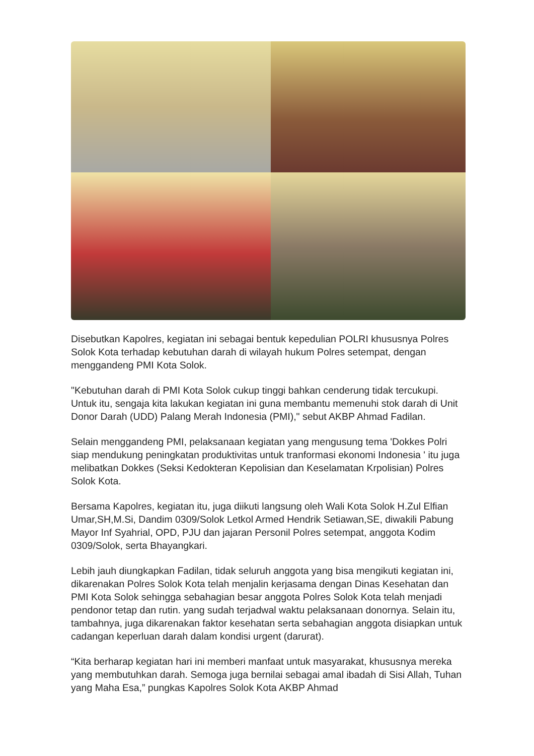Disebutkan Kapolres, kegiatan ini sebagai bentuk kepedulian POLRI khususnya Polres Solok Kota terhadap kebutuhan darah di wilayah hukum Polres setempat, dengan menggandeng PMI Kota Solok.
"Kebutuhan darah di PMI Kota Solok cukup tinggi bahkan cenderung tidak tercukupi. Untuk itu, sengaja kita lakukan kegiatan ini guna membantu memenuhi stok darah di Unit Donor Darah (UDD) Palang Merah Indonesia (PMI)," sebut AKBP Ahmad Fadilan.
Selain menggandeng PMI, pelaksanaan kegiatan yang mengusung tema 'Dokkes Polri siap mendukung peningkatan produktivitas untuk tranformasi ekonomi Indonesia ' itu juga melibatkan Dokkes (Seksi Kedokteran Kepolisian dan Keselamatan Krpolisian) Polres Solok Kota.
Bersama Kapolres, kegiatan itu, juga diikuti langsung oleh Wali Kota Solok H.Zul Elfian Umar,SH,M.Si, Dandim 0309/Solok Letkol Armed Hendrik Setiawan,SE, diwakili Pabung Mayor Inf Syahrial, OPD, PJU dan jajaran Personil Polres setempat, anggota Kodim 0309/Solok, serta Bhayangkari.
Lebih jauh diungkapkan Fadilan, tidak seluruh anggota yang bisa mengikuti kegiatan ini, dikarenakan Polres Solok Kota telah menjalin kerjasama dengan Dinas Kesehatan dan PMI Kota Solok sehingga sebahagian besar anggota Polres Solok Kota telah menjadi pendonor tetap dan rutin. yang sudah terjadwal waktu pelaksanaan donornya. Selain itu, tambahnya, juga dikarenakan faktor kesehatan serta sebahagian anggota disiapkan untuk cadangan keperluan darah dalam kondisi urgent (darurat).
“Kita berharap kegiatan hari ini memberi manfaat untuk masyarakat, khususnya mereka yang membutuhkan darah. Semoga juga bernilai sebagai amal ibadah di Sisi Allah, Tuhan yang Maha Esa,” pungkas Kapolres Solok Kota AKBP Ahmad